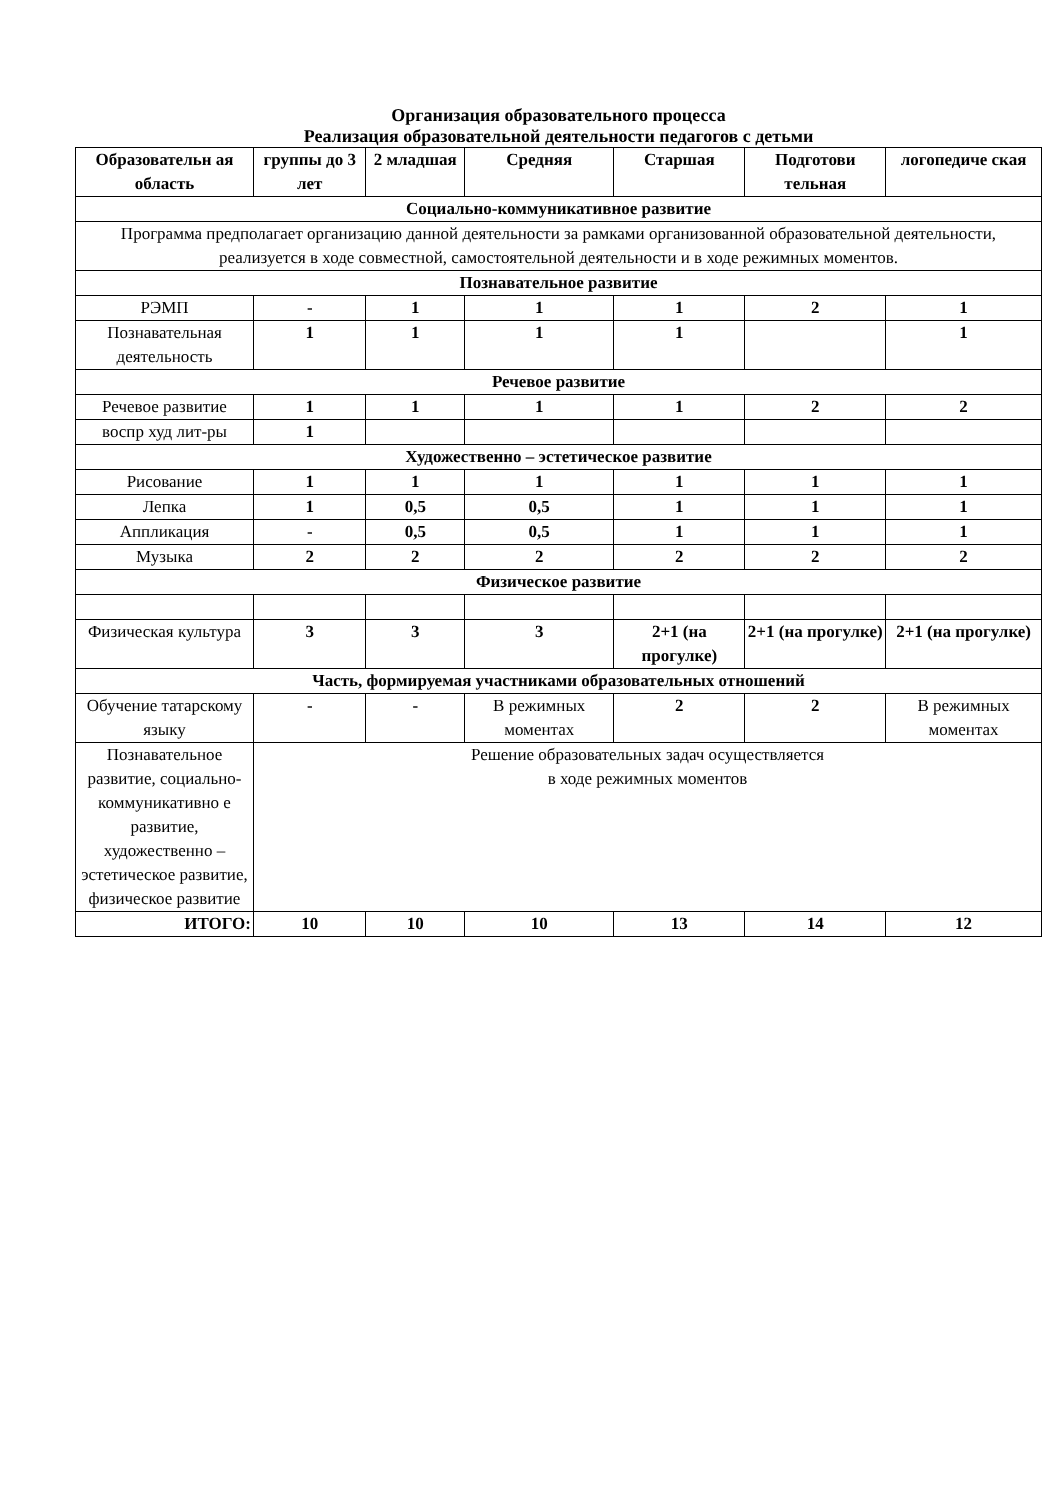Организация образовательного процесса
Реализация образовательной деятельности педагогов с детьми
| Образовательн ая область | группы до 3 лет | 2 младшая | Средняя | Старшая | Подготови тельная | логопедиче ская |
| --- | --- | --- | --- | --- | --- | --- |
| Социально-коммуникативное развитие | | | | | | |
| Программа предполагает организацию данной деятельности за рамками организованной образовательной деятельности, реализуется в ходе совместной, самостоятельной деятельности и в ходе режимных моментов. | | | | | | |
| Познавательное развитие | | | | | | |
| РЭМП | - | 1 | 1 | 1 | 2 | 1 |
| Познавательная деятельность | 1 | 1 | 1 | 1 | | 1 |
| Речевое развитие | | | | | | |
| Речевое развитие | 1 | 1 | 1 | 1 | 2 | 2 |
| воспр худ лит-ры | 1 | | | | | |
| Художественно – эстетическое развитие | | | | | | |
| Рисование | 1 | 1 | 1 | 1 | 1 | 1 |
| Лепка | 1 | 0,5 | 0,5 | 1 | 1 | 1 |
| Аппликация | - | 0,5 | 0,5 | 1 | 1 | 1 |
| Музыка | 2 | 2 | 2 | 2 | 2 | 2 |
| Физическое развитие | | | | | | |
| Физическая культура | 3 | 3 | 3 | 2+1 (на прогулке) | 2+1 (на прогулке) | 2+1 (на прогулке) |
| Часть, формируемая участниками образовательных отношений | | | | | | |
| Обучение татарскому языку | - | - | В режимных моментах | 2 | 2 | В режимных моментах |
| Познавательное развитие, социально-коммуникативно е развитие, художественно – эстетическое развитие, физическое развитие | Решение образовательных задач осуществляется в ходе режимных моментов | | | | | |
| ИТОГО: | 10 | 10 | 10 | 13 | 14 | 12 |